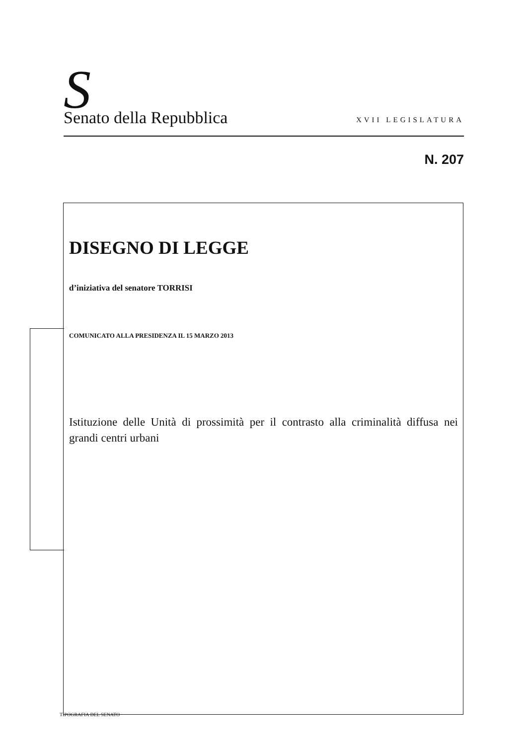S
Senato della Repubblica
XVII LEGISLATURA
N. 207
DISEGNO DI LEGGE
d’iniziativa del senatore TORRISI
COMUNICATO ALLA PRESIDENZA IL 15 MARZO 2013
Istituzione delle Unità di prossimità per il contrasto alla criminalità diffusa nei grandi centri urbani
TIPOGRAFIA DEL SENATO